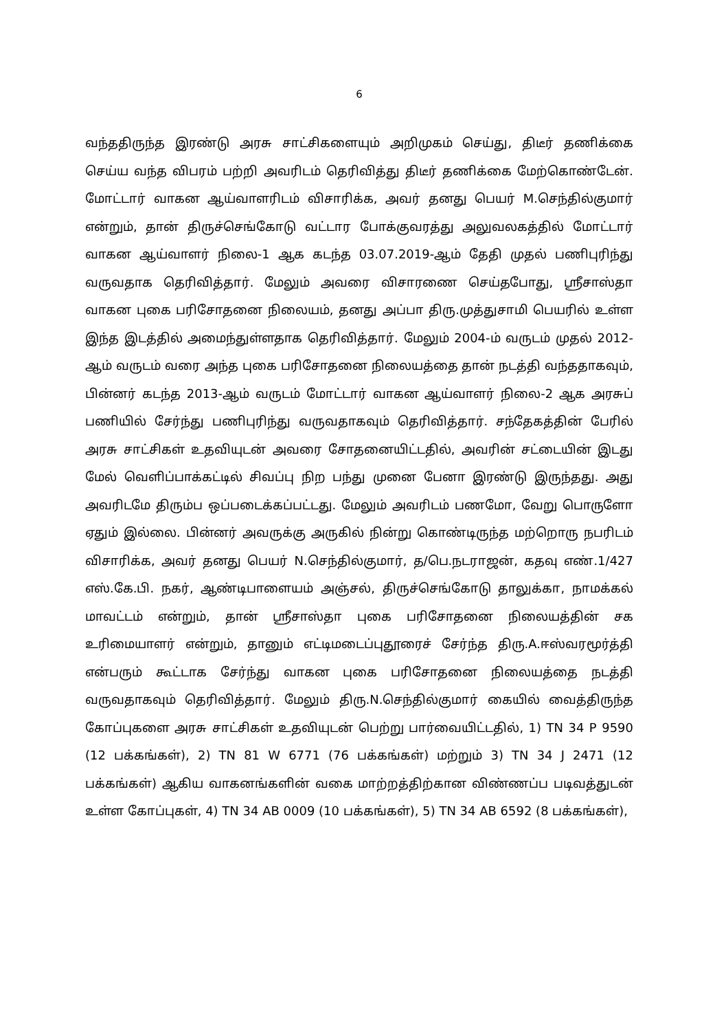6
வந்ததிருந்த இரண்டு அரசு சாட்சிகளையும் அறிமுகம் செய்து, திடீர் தணிக்கை செய்ய வந்த விபரம் பற்றி அவரிடம் தெரிவித்து திடீர் தணிக்கை மேற்கொண்டேன். மோட்டார் வாகன ஆய்வாளரிடம் விசாரிக்க, அவர் தனது பெயர் M.செந்தில்குமார் என்றும், தான் திருச்செங்கோடு வட்டார போக்குவரத்து அலுவலகத்தில் மோட்டார் வாகன ஆய்வாளர் நிலை-1 ஆக கடந்த 03.07.2019-ஆம் தேதி முதல் பணிபுரிந்து வருவதாக தெரிவித்தார். மேலும் அவரை விசாரணை செய்தபோது, ஸ்ரீசாஸ்தா வாகன புகை பரிசோதனை நிலையம், தனது அப்பா திரு.முத்துசாமி பெயரில் உள்ள இந்த இடத்தில் அமைந்துள்ளதாக தெரிவித்தார். மேலும் 2004-ம் வருடம் முதல் 2012-ஆம் வருடம் வரை அந்த புகை பரிசோதனை நிலையத்தை தான் நடத்தி வந்ததாகவும், பின்னர் கடந்த 2013-ஆம் வருடம் மோட்டார் வாகன ஆய்வாளர் நிலை-2 ஆக அரசுப் பணியில் சேர்ந்து பணிபுரிந்து வருவதாகவும் தெரிவித்தார். சந்தேகத்தின் பேரில் அரசு சாட்சிகள் உதவியுடன் அவரை சோதனையிட்டதில், அவரின் சட்டையின் இடது மேல் வெளிப்பாக்கட்டில் சிவப்பு நிற பந்து முனை பேனா இரண்டு இருந்தது. அது அவரிடமே திரும்ப ஒப்படைக்கப்பட்டது. மேலும் அவரிடம் பணமோ, வேறு பொருளோ ஏதும் இல்லை. பின்னர் அவருக்கு அருகில் நின்று கொண்டிருந்த மற்றொரு நபரிடம் விசாரிக்க, அவர் தனது பெயர் N.செந்தில்குமார், த/பெ.நடராஜன், கதவு எண்.1/427 எஸ்.கே.பி. நகர், ஆண்டிபாளையம் அஞ்சல், திருச்செங்கோடு தாலுக்கா, நாமக்கல் மாவட்டம் என்றும், தான் ஸ்ரீசாஸ்தா புகை பரிசோதனை நிலையத்தின் சக உரிமையாளர் என்றும், தானும் எட்டிமடைப்புதூரைச் சேர்ந்த திரு.A.ஈஸ்வரமூர்த்தி என்பரும் கூட்டாக சேர்ந்து வாகன புகை பரிசோதனை நிலையத்தை நடத்தி வருவதாகவும் தெரிவித்தார். மேலும் திரு.N.செந்தில்குமார் கையில் வைத்திருந்த கோப்புகளை அரசு சாட்சிகள் உதவியுடன் பெற்று பார்வையிட்டதில், 1) TN 34 P 9590 (12 பக்கங்கள்), 2) TN 81 W 6771 (76 பக்கங்கள்) மற்றும் 3) TN 34 J 2471 (12 பக்கங்கள்) ஆகிய வாகனங்களின் வகை மாற்றத்திற்கான விண்ணப்ப படிவத்துடன் உள்ள கோப்புகள், 4) TN 34 AB 0009 (10 பக்கங்கள்), 5) TN 34 AB 6592 (8 பக்கங்கள்),